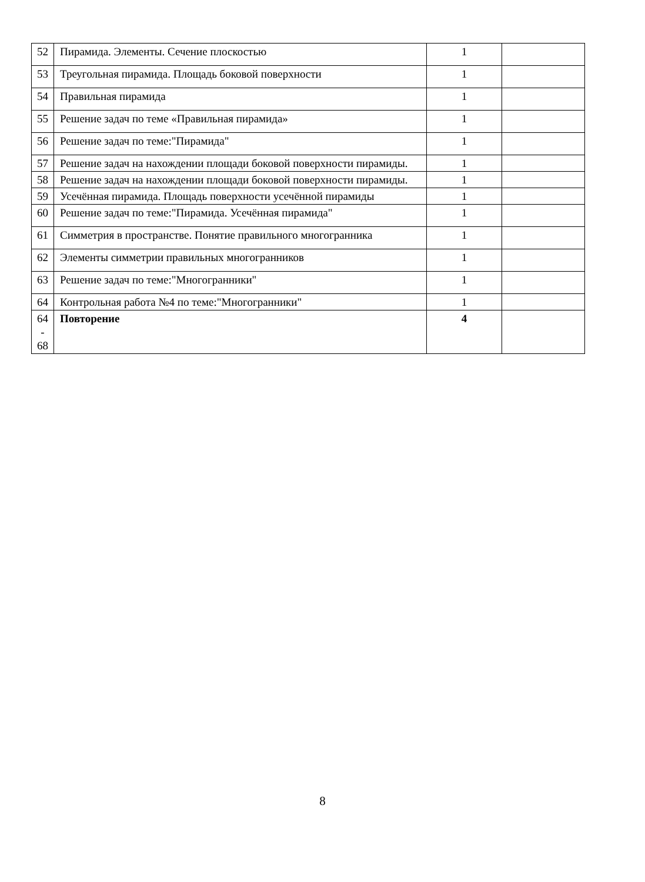| 52 | Пирамида. Элементы. Сечение плоскостью | 1 | |
| 53 | Треугольная пирамида. Площадь боковой поверхности | 1 | |
| 54 | Правильная пирамида | 1 | |
| 55 | Решение задач по теме «Правильная пирамида» | 1 | |
| 56 | Решение задач по теме:"Пирамида" | 1 | |
| 57 | Решение задач на нахождении площади боковой поверхности пирамиды. | 1 | |
| 58 | Решение задач на нахождении площади боковой поверхности пирамиды. | 1 | |
| 59 | Усечённая пирамида. Площадь поверхности усечённой пирамиды | 1 | |
| 60 | Решение задач по теме:"Пирамида. Усечённая пирамида" | 1 | |
| 61 | Симметрия в пространстве. Понятие правильного многогранника | 1 | |
| 62 | Элементы симметрии правильных многогранников | 1 | |
| 63 | Решение задач по теме:"Многогранники" | 1 | |
| 64 | Контрольная работа №4 по теме:"Многогранники" | 1 | |
| 64 - 68 | Повторение | 4 | |
8